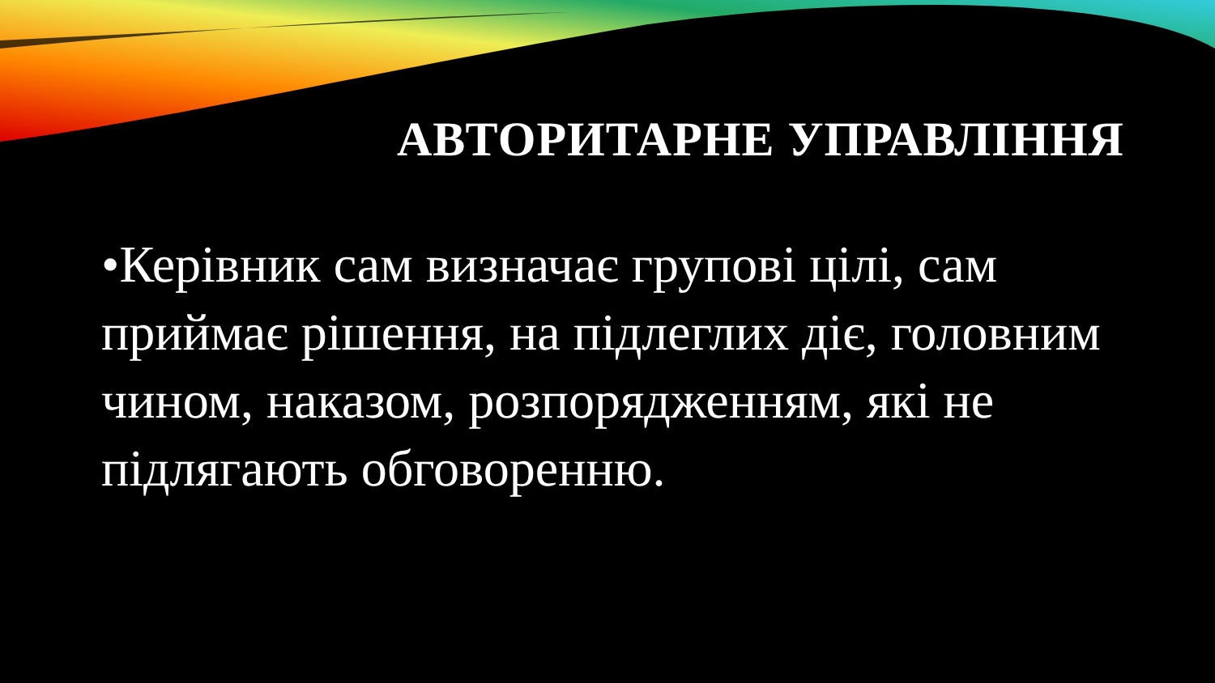АВТОРИТАРНЕ УПРАВЛІННЯ
•Керівник сам визначає групові цілі, сам приймає рішення, на підлеглих діє, головним чином, наказом, розпорядженням, які не підлягають обговоренню.